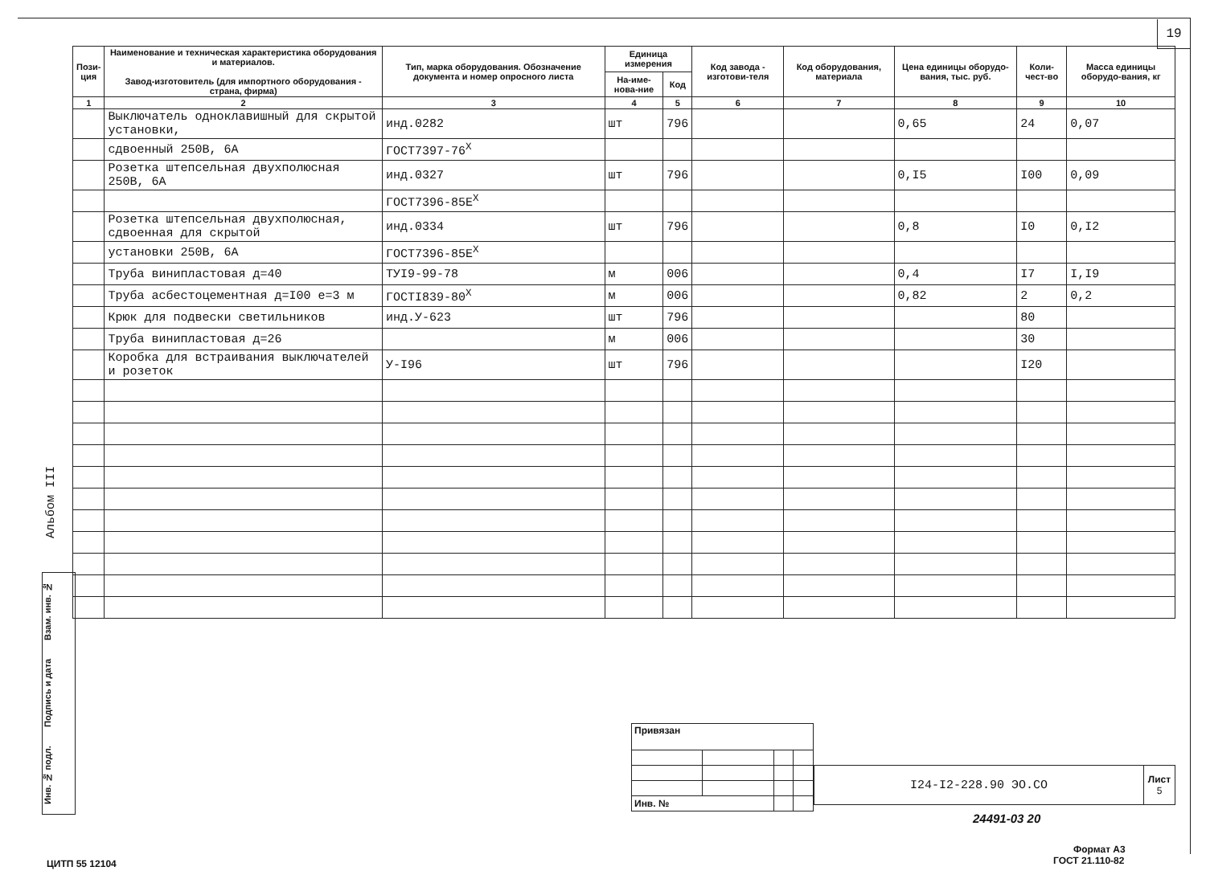19
Альбом III
Инв. № подл. Подпись и дата Взам. инв. №
| Пози- ция | Наименование и техническая характеристика оборудования и материалов. Завод-изготовитель (для импортного оборудования - страна, фирма) | Тип, марка оборудования. Обозначение документа и номер опросного листа | Единица измерения | | Код завода - изготови-теля | Код оборудования, материала | Цена единицы оборудо-вания, тыс. руб. | Коли-чест-во | Масса единицы оборудо-вания, кг |
| --- | --- | --- | --- | --- | --- | --- | --- | --- | --- |
| | | | На-име-нова-ние | Код | | | | | |
| 1 | 2 | 3 | 4 | 5 | 6 | 7 | 8 | 9 | 10 |
| | Выключатель одноклавишный для скрытой установки, | инд.0282 | шт | 796 | | | 0,65 | 24 | 0,07 |
| | сдвоенный 250В, 6А | ГОСТ7397-76<sup>Х</sup> | | | | | | | |
| | Розетка штепсельная двухполюсная 250В, 6А | инд.0327 | шт | 796 | | | 0,I5 | I00 | 0,09 |
| | | ГОСТ7396-85Е<sup>Х</sup> | | | | | | | |
| | Розетка штепсельная двухполюсная, сдвоенная для скрытой | инд.0334 | шт | 796 | | | 0,8 | I0 | 0,I2 |
| | установки 250В, 6А | ГОСТ7396-85Е<sup>Х</sup> | | | | | | | |
| | Труба винипластовая д=40 | ТУI9-99-78 | м | 006 | | | 0,4 | I7 | I,I9 |
| | Труба асбестоцементная д=I00 е=3 м | ГОСТI839-80<sup>Х</sup> | м | 006 | | | 0,82 | 2 | 0,2 |
| | Крюк для подвески светильников | инд.У-623 | шт | 796 | | | | 80 | |
| | Труба винипластовая д=26 | | м | 006 | | | | 30 | |
| | Коробка для встраивания выключателей и розеток | У-I96 | шт | 796 | | | | I20 | |
| Привязан | | | |
| Инв. № | | | |
| I24-I2-228.90 ЭО.СО | Лист 5 |
24491-03 20
Формат А3
ЦИТП 55 12104 ГОСТ 21.110-82